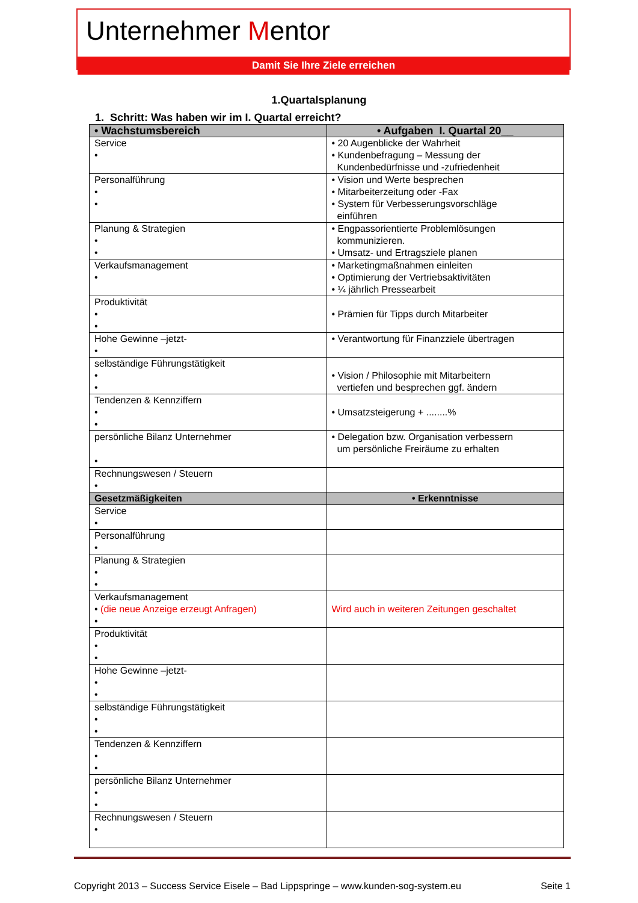Unternehmer Mentor
Damit Sie Ihre Ziele erreichen
1.Quartalsplanung
1. Schritt: Was haben wir im I. Quartal erreicht?
| • Wachstumsbereich | • Aufgaben I. Quartal 20__ |
| --- | --- |
| Service • | • 20 Augenblicke der Wahrheit • Kundenbefragung – Messung der Kundenbedürfnisse und -zufriedenheit |
| Personalführung • • | • Vision und Werte besprechen • Mitarbeiterzeitung oder -Fax • System für Verbesserungsvorschläge einführen |
| Planung & Strategien • • | • Engpassorientierte Problemlösungen kommunizieren. • Umsatz- und Ertragsziele planen |
| Verkaufsmanagement • | • Marketingmaßnahmen einleiten • Optimierung der Vertriebsaktivitäten • ¼ jährlich Pressearbeit |
| Produktivität • • | • Prämien für Tipps durch Mitarbeiter |
| Hohe Gewinne –jetzt- • | • Verantwortung für Finanzziele übertragen |
| selbständige Führungstätigkeit • • | • Vision / Philosophie mit Mitarbeitern vertiefen und besprechen ggf. ändern |
| Tendenzen & Kennziffern • • | • Umsatzsteigerung + ........% |
| persönliche Bilanz Unternehmer • | • Delegation bzw. Organisation verbessern um persönliche Freiräume zu erhalten |
| Rechnungswesen / Steuern • | |
| Gesetzmäßigkeiten | • Erkenntnisse |
| Service • | |
| Personalführung • | |
| Planung & Strategien • • | |
| Verkaufsmanagement • (die neue Anzeige erzeugt Anfragen) • | Wird auch in weiteren Zeitungen geschaltet |
| Produktivität • • | |
| Hohe Gewinne –jetzt- • • | |
| selbständige Führungstätigkeit • • | |
| Tendenzen & Kennziffern • • | |
| persönliche Bilanz Unternehmer • • | |
| Rechnungswesen / Steuern • | |
Copyright 2013 – Success Service Eisele – Bad Lippspringe – www.kunden-sog-system.eu Seite 1